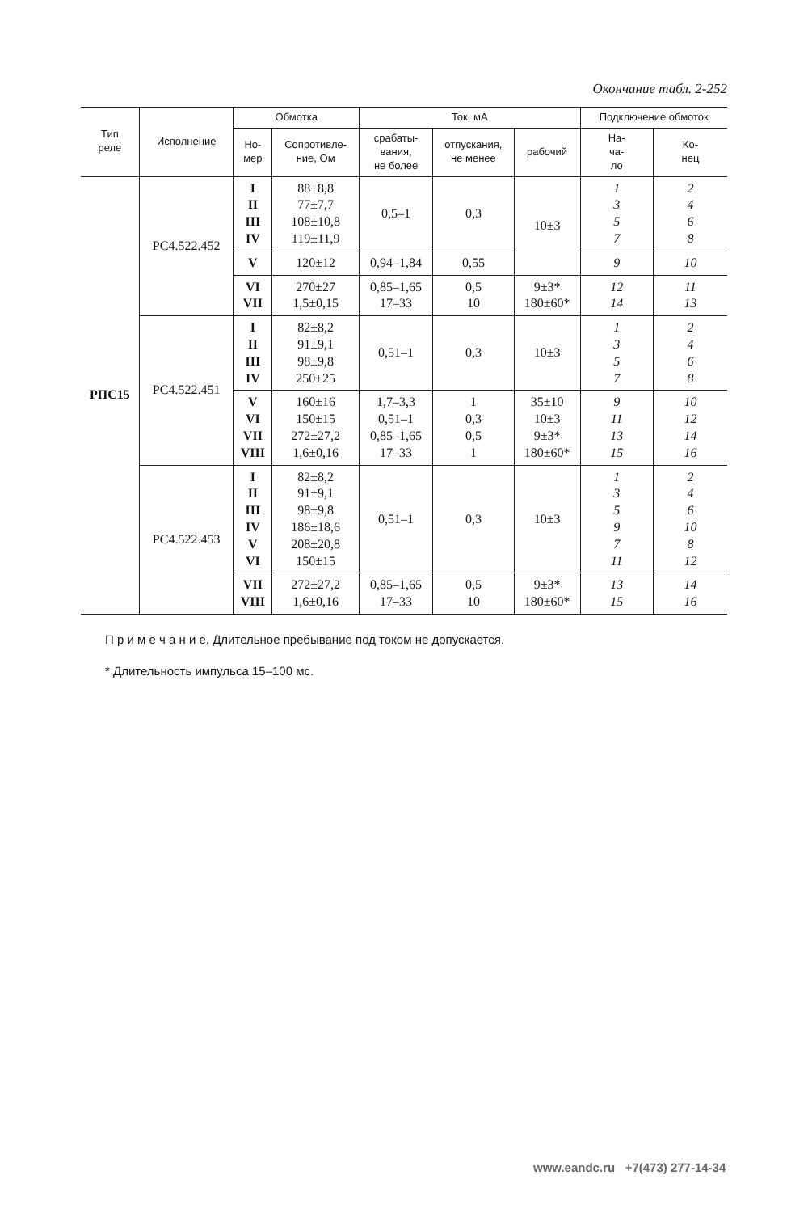Окончание табл. 2-252
| Тип реле | Исполнение | Обмотка | | Ток, мА | | | Подключение обмоток | |
| --- | --- | --- | --- | --- | --- | --- | --- | --- |
| | | Но- мер | Сопротивле- ние, Ом | срабаты- вания, не более | отпускания, не менее | рабочий | На- ча- ло | Ко- нец |
| РПС15 | РС4.522.452 | I II III IV | 88±8,8 77±7,7 108±10,8 119±11,9 | 0,5–1 | 0,3 | 10±3 | 1 3 5 7 | 2 4 6 8 |
| | | V | 120±12 | 0,94–1,84 | 0,55 | | 9 | 10 |
| | | VI VII | 270±27 1,5±0,15 | 0,85–1,65 17–33 | 0,5 10 | 9±3* 180±60* | 12 14 | 11 13 |
| | РС4.522.451 | I II III IV | 82±8,2 91±9,1 98±9,8 250±25 | 0,51–1 | 0,3 | 10±3 | 1 3 5 7 | 2 4 6 8 |
| | | V VI VII VIII | 160±16 150±15 272±27,2 1,6±0,16 | 1,7–3,3 0,51–1 0,85–1,65 17–33 | 1 0,3 0,5 1 | 35±10 10±3 9±3* 180±60* | 9 11 13 15 | 10 12 14 16 |
| | РС4.522.453 | I II III IV V VI | 82±8,2 91±9,1 98±9,8 186±18,6 208±20,8 150±15 | 0,51–1 | 0,3 | 10±3 | 1 3 5 9 7 11 | 2 4 6 10 8 12 |
| | | VII VIII | 272±27,2 1,6±0,16 | 0,85–1,65 17–33 | 0,5 10 | 9±3* 180±60* | 13 15 | 14 16 |
П р и м е ч а н и е. Длительное пребывание под током не допускается.
* Длительность импульса 15–100 мс.
www.eandc.ru +7(473) 277-14-34